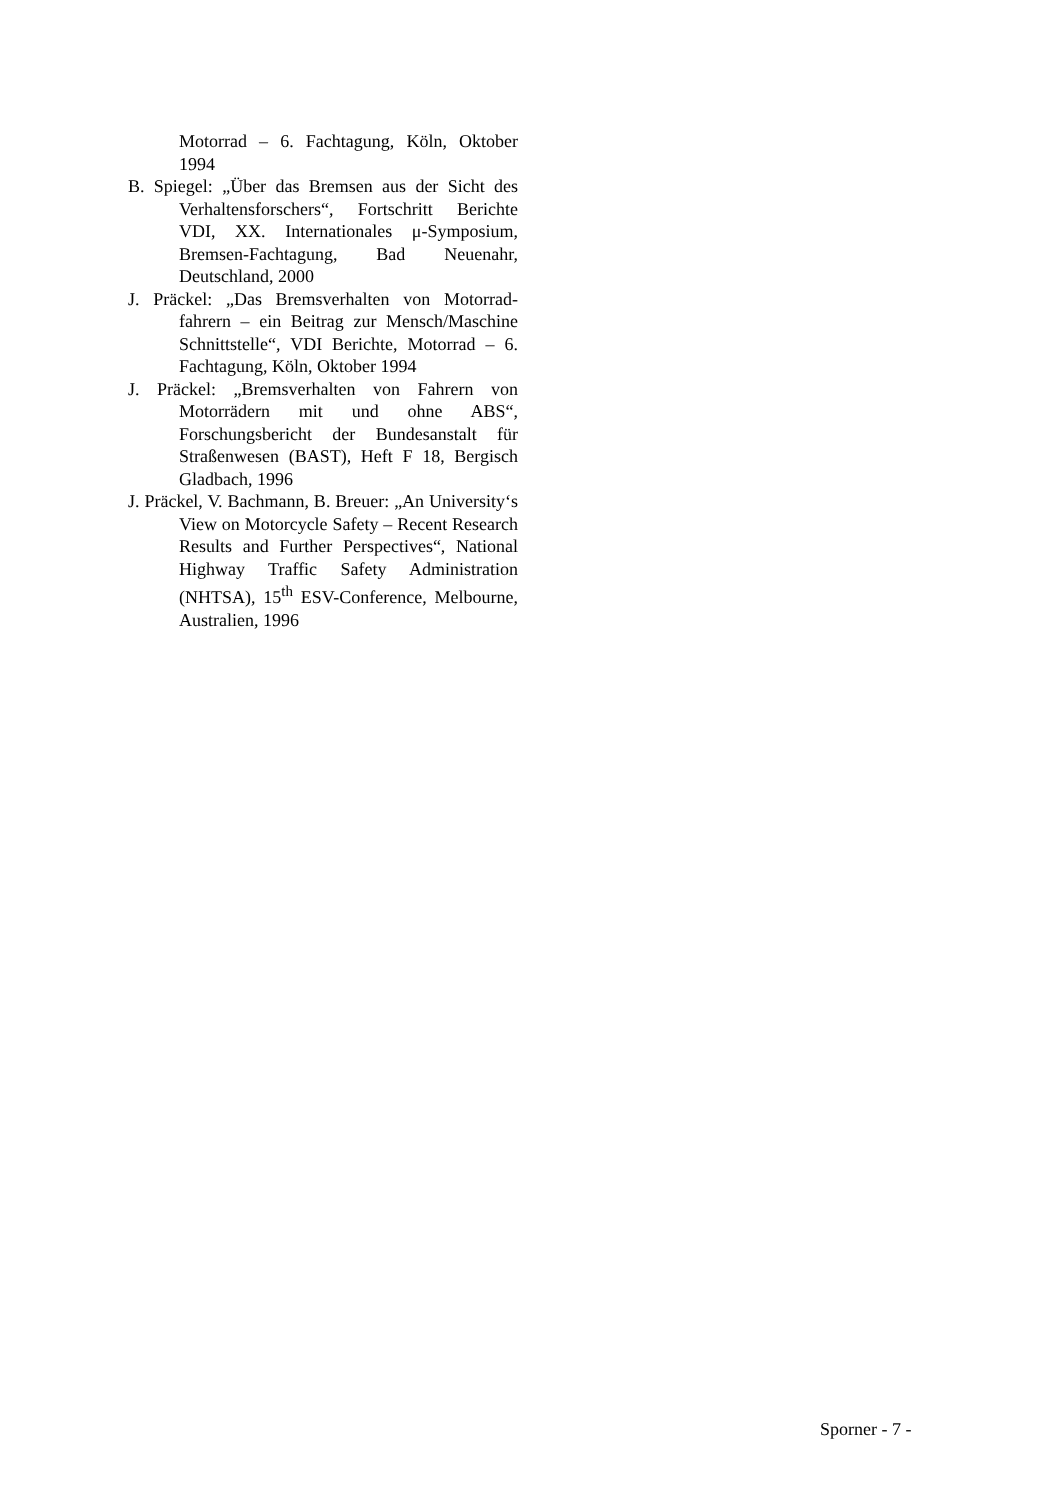Motorrad – 6. Fachtagung, Köln, Oktober 1994
B. Spiegel: „Über das Bremsen aus der Sicht des Verhaltensforschers“, Fortschritt Berichte VDI, XX. Internationales μ-Symposium, Bremsen-Fachtagung, Bad Neuenahr, Deutschland, 2000
J. Präckel: „Das Bremsverhalten von Motorrad-fahrern – ein Beitrag zur Mensch/Maschine Schnittstelle“, VDI Berichte, Motorrad – 6. Fachtagung, Köln, Oktober 1994
J. Präckel: „Bremsverhalten von Fahrern von Motorrädern mit und ohne ABS“, Forschungsbericht der Bundesanstalt für Straßenwesen (BAST), Heft F 18, Bergisch Gladbach, 1996
J. Präckel, V. Bachmann, B. Breuer: „An University‘s View on Motorcycle Safety – Recent Research Results and Further Perspectives“, National Highway Traffic Safety Administration (NHTSA), 15<sup>th</sup> ESV-Conference, Melbourne, Australien, 1996
Sporner - 7 -